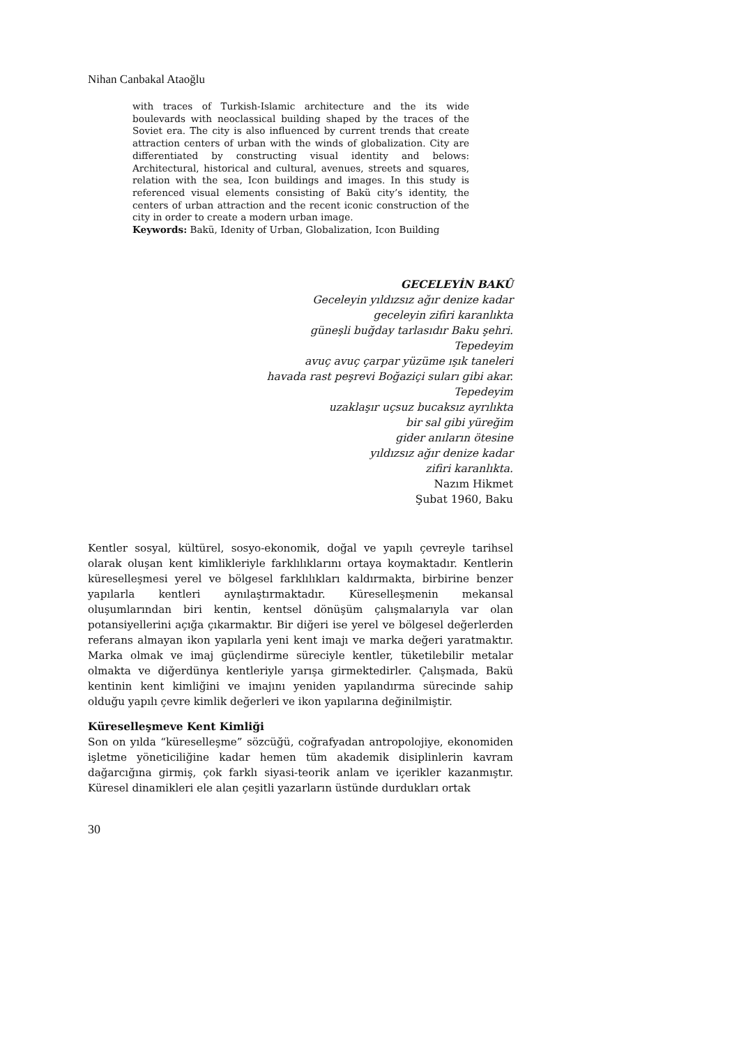Nihan Canbakal Ataoğlu
with traces of Turkish-Islamic architecture and the its wide boulevards with neoclassical building shaped by the traces of the Soviet era. The city is also influenced by current trends that create attraction centers of urban with the winds of globalization. City are differentiated by constructing visual identity and belows: Architectural, historical and cultural, avenues, streets and squares, relation with the sea, Icon buildings and images. In this study is referenced visual elements consisting of Bakü city’s identity, the centers of urban attraction and the recent iconic construction of the city in order to create a modern urban image.
Keywords: Bakü, Idenity of Urban, Globalization, Icon Building
GECELEYİN BAKÛ
Geceleyin yıldızsız ağır denize kadar
geceleyin zifiri karanlıkta
güneşli buğday tarlasıdır Baku şehri.
Tepedeyim
avuç avuç çarpar yüzüme ışık taneleri
havada rast peşrevi Boğaziçi suları gibi akar.
Tepedeyim
uzaklaşır uçsuz bucaksız ayrılıkta
bir sal gibi yüreğim
gider anıların ötesine
yıldızsız ağır denize kadar
zifiri karanlıkta.
Nazım Hikmet
Şubat 1960, Baku
Kentler sosyal, kültürel, sosyo-ekonomik, doğal ve yapılı çevreyle tarihsel olarak oluşan kent kimlikleriyle farklılıklarını ortaya koymaktadır. Kentlerin küreselleşmesi yerel ve bölgesel farklılıkları kaldırmakta, birbirine benzer yapılarla kentleri aynılaştırmaktadır. Küreselleşmenin mekansal oluşumlarından biri kentin, kentsel dönüşüm çalışmalarıyla var olan potansiyellerini açığa çıkarmaktır. Bir diğeri ise yerel ve bölgesel değerlerden referans almayan ikon yapılarla yeni kent imajı ve marka değeri yaratmaktır. Marka olmak ve imaj güçlendirme süreciyle kentler, tüketilebilir metalar olmakta ve diğerdünya kentleriyle yarışa girmektedirler. Çalışmada, Bakü kentinin kent kimliğini ve imajını yeniden yapılandırma sürecinde sahip olduğu yapılı çevre kimlik değerleri ve ikon yapılarına değinilmiştir.
Küreselleşmeve Kent Kimliği
Son on yılda “küreselleşme” sözcüğü, coğrafyadan antropolojiye, ekonomiden işletme yöneticiliğine kadar hemen tüm akademik disiplinlerin kavram dağarcığına girmiş, çok farklı siyasi-teorik anlam ve içerikler kazanmıştır. Küresel dinamikleri ele alan çeşitli yazarların üstünde durdukları ortak
30